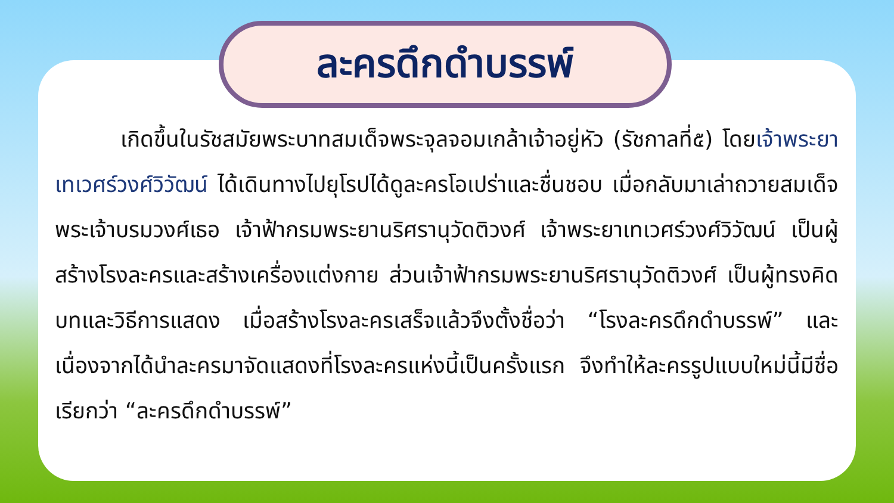ละครดึกดำบรรพ์
เกิดขึ้นในรัชสมัยพระบาทสมเด็จพระจุลจอมเกล้าเจ้าอยู่หัว (รัชกาลที่๕) โดยเจ้าพระยาเทเวศร์วงศ์วิวัฒน์ ได้เดินทางไปยุโรปได้ดูละครโอเปร่าและชื่นชอบ เมื่อกลับมาเล่าถวายสมเด็จพระเจ้าบรมวงศ์เธอ เจ้าฟ้ากรมพระยานริศรานุวัดติวงศ์ เจ้าพระยาเทเวศร์วงศ์วิวัฒน์ เป็นผู้สร้างโรงละครและสร้างเครื่องแต่งกาย ส่วนเจ้าฟ้ากรมพระยานริศรานุวัดติวงศ์ เป็นผู้ทรงคิดบทและวิธีการแสดง เมื่อสร้างโรงละครเสร็จแล้วจึงตั้งชื่อว่า “โรงละครดึกดำบรรพ์” และเนื่องจากได้นำละครมาจัดแสดงที่โรงละครแห่งนี้เป็นครั้งแรก จึงทำให้ละครรูปแบบใหม่นี้มีชื่อเรียกว่า “ละครดึกดำบรรพ์”